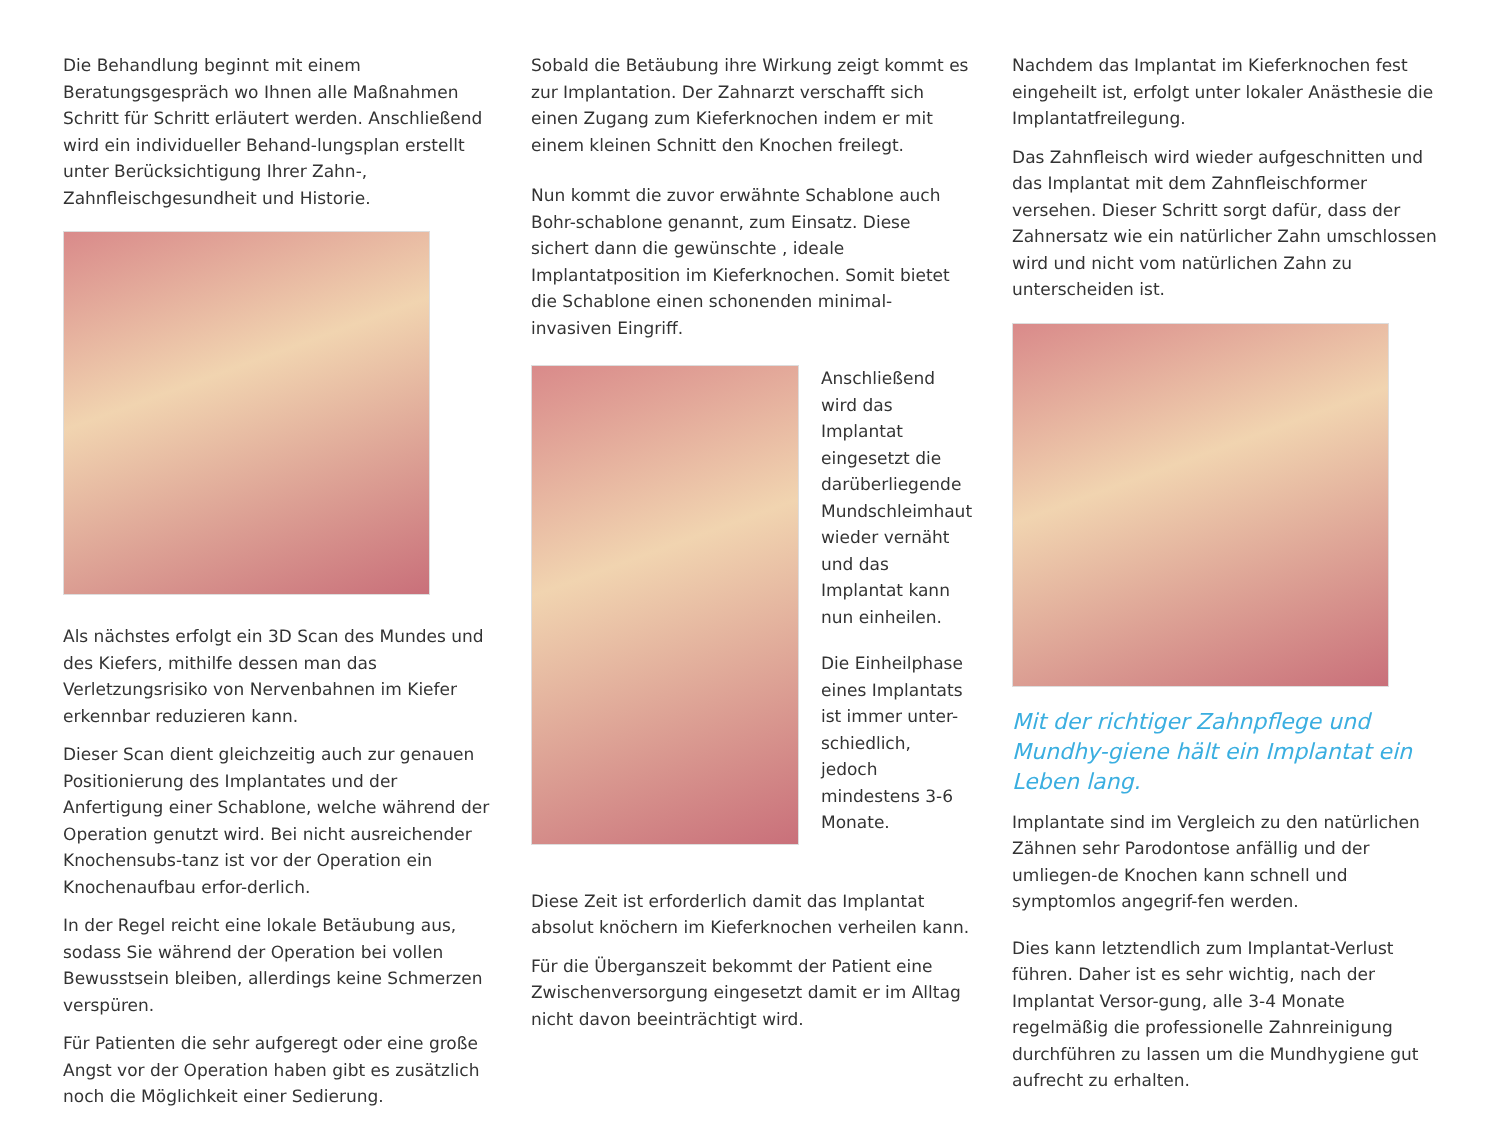Die Behandlung beginnt mit einem Beratungsgespräch wo Ihnen alle Maßnahmen Schritt für Schritt erläutert werden. Anschließend wird ein individueller Behand-lungsplan erstellt unter Berücksichtigung Ihrer Zahn-, Zahnfleischgesundheit und Historie.
Als nächstes erfolgt ein 3D Scan des Mundes und des Kiefers, mithilfe dessen man das Verletzungsrisiko von Nervenbahnen im Kiefer erkennbar reduzieren kann.
Dieser Scan dient gleichzeitig auch zur genauen Positionierung des Implantates und der Anfertigung einer Schablone, welche während der Operation genutzt wird. Bei nicht ausreichender Knochensubs-tanz ist vor der Operation ein Knochenaufbau erfor-derlich.
In der Regel reicht eine lokale Betäubung aus, sodass Sie während der Operation bei vollen Bewusstsein bleiben, allerdings keine Schmerzen verspüren.
Für Patienten die sehr aufgeregt oder eine große Angst vor der Operation haben gibt es zusätzlich noch die Möglichkeit einer Sedierung.
Sobald die Betäubung ihre Wirkung zeigt kommt es zur Implantation. Der Zahnarzt verschafft sich einen Zugang zum Kieferknochen indem er mit einem kleinen Schnitt den Knochen freilegt.
Nun kommt die zuvor erwähnte Schablone auch Bohr-schablone genannt, zum Einsatz. Diese sichert dann die gewünschte , ideale Implantatposition im Kieferknochen. Somit bietet die Schablone einen schonenden minimal-invasiven Eingriff.
Anschließend wird das Implantat eingesetzt die darüberliegende Mundschleimhaut wieder vernäht und das Implantat kann nun einheilen.
Die Einheilphase eines Implantats ist immer unter-schiedlich, jedoch mindestens 3-6 Monate.
Diese Zeit ist erforderlich damit das Implantat absolut knöchern im Kieferknochen verheilen kann.
Für die Überganszeit bekommt der Patient eine Zwischenversorgung eingesetzt damit er im Alltag nicht davon beeinträchtigt wird.
Nachdem das Implantat im Kieferknochen fest eingeheilt ist, erfolgt unter lokaler Anästhesie die Implantatfreilegung.
Das Zahnfleisch wird wieder aufgeschnitten und das Implantat mit dem Zahnfleischformer versehen. Dieser Schritt sorgt dafür, dass der Zahnersatz wie ein natürlicher Zahn umschlossen wird und nicht vom natürlichen Zahn zu unterscheiden ist.
Mit der richtiger Zahnpflege und Mundhy-giene hält ein Implantat ein Leben lang.
Implantate sind im Vergleich zu den natürlichen Zähnen sehr Parodontose anfällig und der umliegen-de Knochen kann schnell und symptomlos angegrif-fen werden.
Dies kann letztendlich zum Implantat-Verlust führen. Daher ist es sehr wichtig, nach der Implantat Versor-gung, alle 3-4 Monate regelmäßig die professionelle Zahnreinigung durchführen zu lassen um die Mundhygiene gut aufrecht zu erhalten.